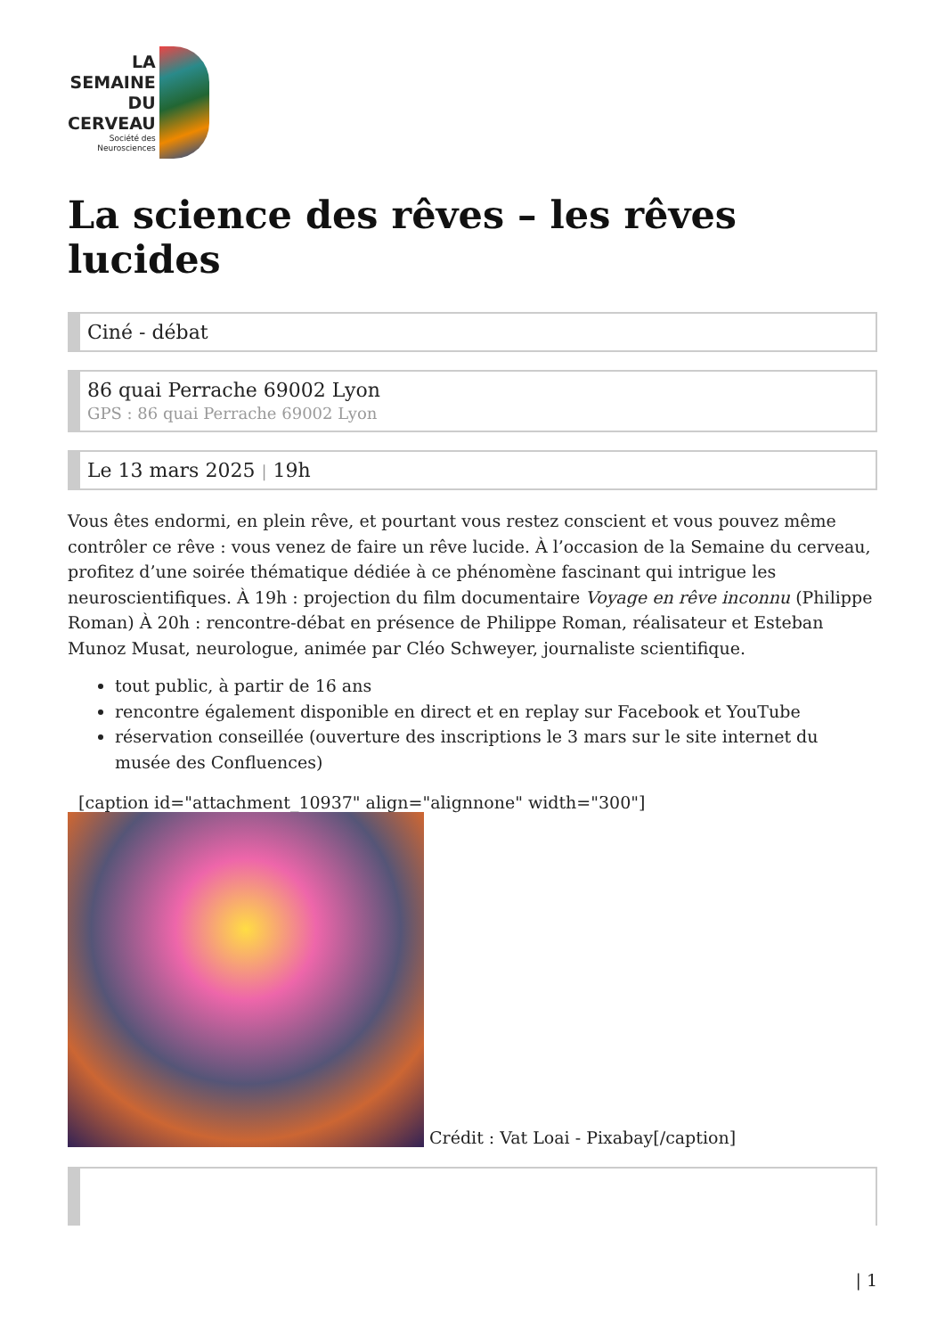LA
SEMAINE
DU
CERVEAU
Société des
Neurosciences
La science des rêves – les rêves lucides
Ciné - débat
86 quai Perrache 69002 Lyon
GPS : 86 quai Perrache 69002 Lyon
Le 13 mars 2025 | 19h
Vous êtes endormi, en plein rêve, et pourtant vous restez conscient et vous pouvez même contrôler ce rêve : vous venez de faire un rêve lucide. À l’occasion de la Semaine du cerveau, profitez d’une soirée thématique dédiée à ce phénomène fascinant qui intrigue les neuroscientifiques. À 19h : projection du film documentaire Voyage en rêve inconnu (Philippe Roman) À 20h : rencontre-débat en présence de Philippe Roman, réalisateur et Esteban Munoz Musat, neurologue, animée par Cléo Schweyer, journaliste scientifique.
tout public, à partir de 16 ans
rencontre également disponible en direct et en replay sur Facebook et YouTube
réservation conseillée (ouverture des inscriptions le 3 mars sur le site internet du musée des Confluences)
[caption id="attachment_10937" align="alignnone" width="300"]
Crédit : Vat Loai - Pixabay[/caption]
| 1